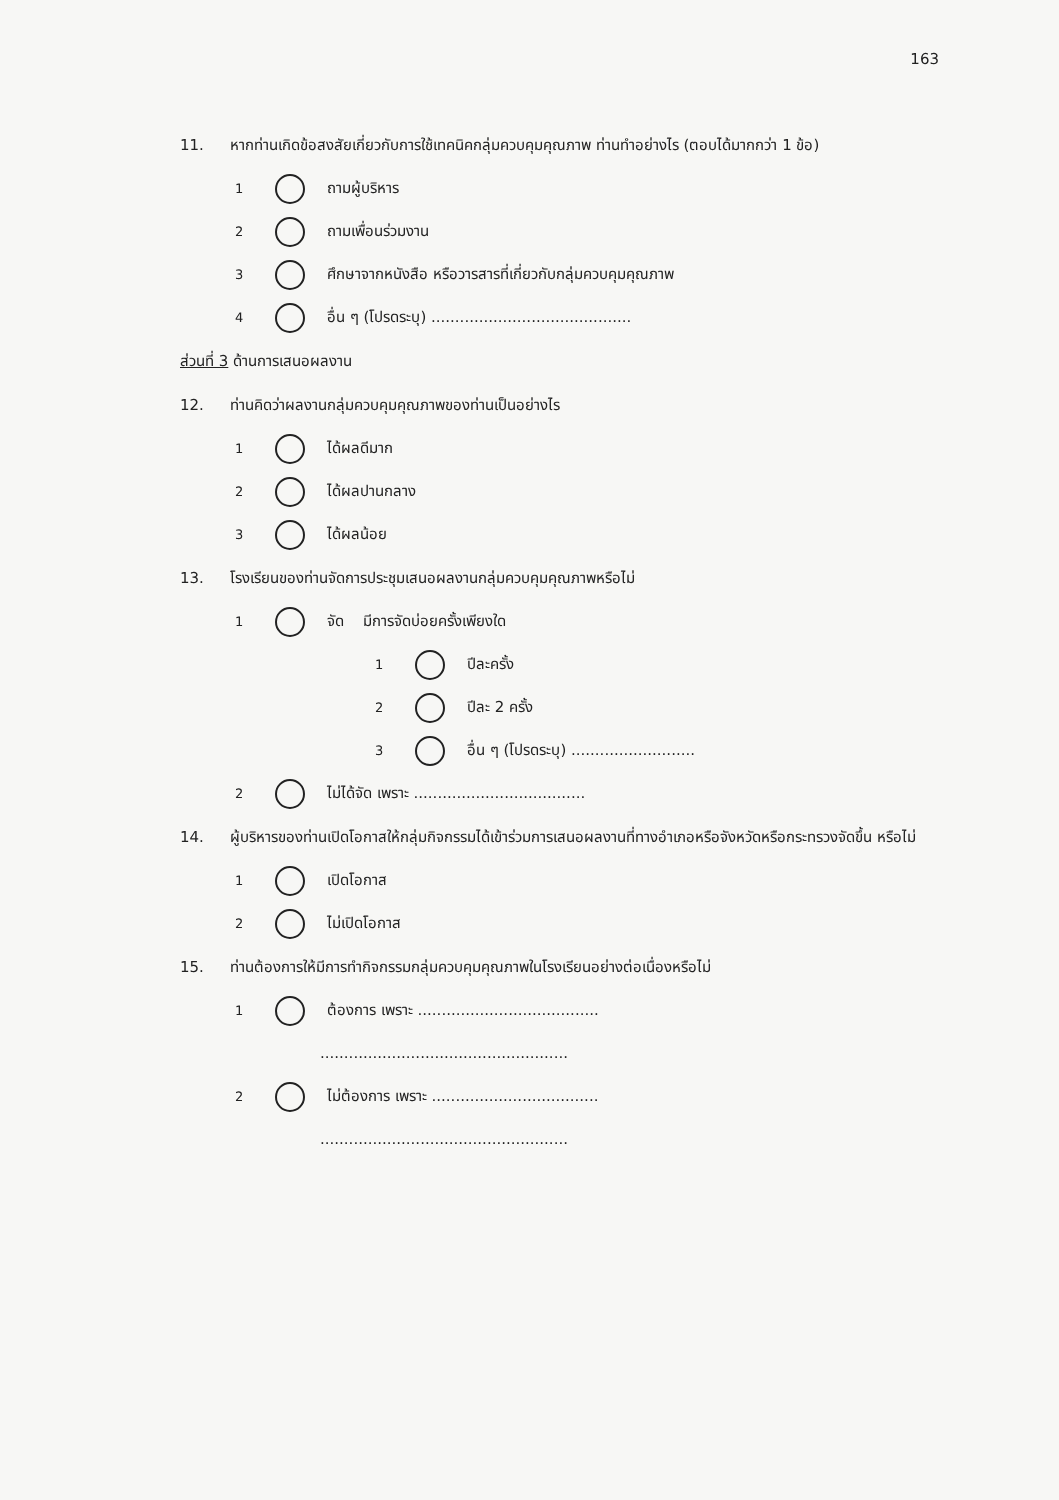163
11. หากท่านเกิดข้อสงสัยเกี่ยวกับการใช้เทคนิคกลุ่มควบคุมคุณภาพ ท่านทำอย่างไร (ตอบได้มากกว่า 1 ข้อ)
1 ถามผู้บริหาร
2 ถามเพื่อนร่วมงาน
3 ศึกษาจากหนังสือ หรือวารสารที่เกี่ยวกับกลุ่มควบคุมคุณภาพ
4 อื่น ๆ (โปรดระบุ) ..........................................
ส่วนที่ 3 ด้านการเสนอผลงาน
12. ท่านคิดว่าผลงานกลุ่มควบคุมคุณภาพของท่านเป็นอย่างไร
1 ได้ผลดีมาก
2 ได้ผลปานกลาง
3 ได้ผลน้อย
13. โรงเรียนของท่านจัดการประชุมเสนอผลงานกลุ่มควบคุมคุณภาพหรือไม่
1 จัด มีการจัดบ่อยครั้งเพียงใด
1 ปีละครั้ง
2 ปีละ 2 ครั้ง
3 อื่น ๆ (โปรดระบุ) ..........................
2 ไม่ได้จัด เพราะ ....................................
14. ผู้บริหารของท่านเปิดโอกาสให้กลุ่มกิจกรรมได้เข้าร่วมการเสนอผลงานที่ทางอำเภอหรือจังหวัดหรือกระทรวงจัดขึ้น หรือไม่
1 เปิดโอกาส
2 ไม่เปิดโอกาส
15. ท่านต้องการให้มีการทำกิจกรรมกลุ่มควบคุมคุณภาพในโรงเรียนอย่างต่อเนื่องหรือไม่
1 ต้องการ เพราะ ......................................
....................................................
2 ไม่ต้องการ เพราะ ...................................
....................................................